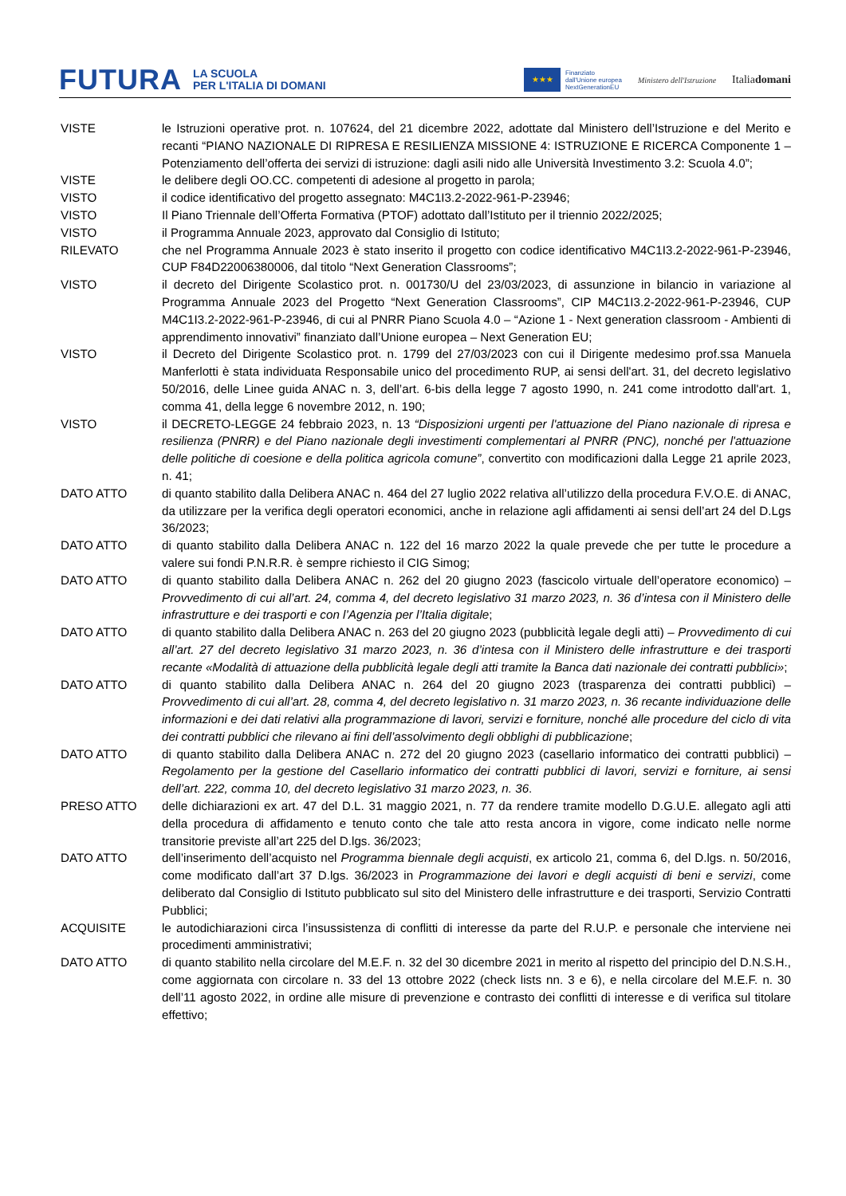FUTURA LA SCUOLA
PER L'ITALIA DI DOMANI
★★★
Finanziato
dall'Unione europea
NextGenerationEU
Ministero dell'Istruzione Italiadomani
VISTE le Istruzioni operative prot. n. 107624, del 21 dicembre 2022, adottate dal Ministero dell’Istruzione e del Merito e recanti “PIANO NAZIONALE DI RIPRESA E RESILIENZA MISSIONE 4: ISTRUZIONE E RICERCA Componente 1 – Potenziamento dell’offerta dei servizi di istruzione: dagli asili nido alle Università Investimento 3.2: Scuola 4.0”;
VISTE le delibere degli OO.CC. competenti di adesione al progetto in parola;
VISTO il codice identificativo del progetto assegnato: M4C1I3.2-2022-961-P-23946;
VISTO Il Piano Triennale dell’Offerta Formativa (PTOF) adottato dall’Istituto per il triennio 2022/2025;
VISTO il Programma Annuale 2023, approvato dal Consiglio di Istituto;
RILEVATO che nel Programma Annuale 2023 è stato inserito il progetto con codice identificativo M4C1I3.2-2022-961-P-23946, CUP F84D22006380006, dal titolo “Next Generation Classrooms”;
VISTO il decreto del Dirigente Scolastico prot. n. 001730/U del 23/03/2023, di assunzione in bilancio in variazione al Programma Annuale 2023 del Progetto “Next Generation Classrooms”, CIP M4C1I3.2-2022-961-P-23946, CUP M4C1I3.2-2022-961-P-23946, di cui al PNRR Piano Scuola 4.0 – “Azione 1 - Next generation classroom - Ambienti di apprendimento innovativi” finanziato dall’Unione europea – Next Generation EU;
VISTO il Decreto del Dirigente Scolastico prot. n. 1799 del 27/03/2023 con cui il Dirigente medesimo prof.ssa Manuela Manferlotti è stata individuata Responsabile unico del procedimento RUP, ai sensi dell'art. 31, del decreto legislativo 50/2016, delle Linee guida ANAC n. 3, dell’art. 6-bis della legge 7 agosto 1990, n. 241 come introdotto dall'art. 1, comma 41, della legge 6 novembre 2012, n. 190;
VISTO il DECRETO-LEGGE 24 febbraio 2023, n. 13 “Disposizioni urgenti per l'attuazione del Piano nazionale di ripresa e resilienza (PNRR) e del Piano nazionale degli investimenti complementari al PNRR (PNC), nonché per l'attuazione delle politiche di coesione e della politica agricola comune”, convertito con modificazioni dalla Legge 21 aprile 2023, n. 41;
DATO ATTO di quanto stabilito dalla Delibera ANAC n. 464 del 27 luglio 2022 relativa all’utilizzo della procedura F.V.O.E. di ANAC, da utilizzare per la verifica degli operatori economici, anche in relazione agli affidamenti ai sensi dell’art 24 del D.Lgs 36/2023;
DATO ATTO di quanto stabilito dalla Delibera ANAC n. 122 del 16 marzo 2022 la quale prevede che per tutte le procedure a valere sui fondi P.N.R.R. è sempre richiesto il CIG Simog;
DATO ATTO di quanto stabilito dalla Delibera ANAC n. 262 del 20 giugno 2023 (fascicolo virtuale dell’operatore economico) – Provvedimento di cui all’art. 24, comma 4, del decreto legislativo 31 marzo 2023, n. 36 d’intesa con il Ministero delle infrastrutture e dei trasporti e con l’Agenzia per l’Italia digitale;
DATO ATTO di quanto stabilito dalla Delibera ANAC n. 263 del 20 giugno 2023 (pubblicità legale degli atti) – Provvedimento di cui all’art. 27 del decreto legislativo 31 marzo 2023, n. 36 d’intesa con il Ministero delle infrastrutture e dei trasporti recante «Modalità di attuazione della pubblicità legale degli atti tramite la Banca dati nazionale dei contratti pubblici»;
DATO ATTO di quanto stabilito dalla Delibera ANAC n. 264 del 20 giugno 2023 (trasparenza dei contratti pubblici) – Provvedimento di cui all’art. 28, comma 4, del decreto legislativo n. 31 marzo 2023, n. 36 recante individuazione delle informazioni e dei dati relativi alla programmazione di lavori, servizi e forniture, nonché alle procedure del ciclo di vita dei contratti pubblici che rilevano ai fini dell’assolvimento degli obblighi di pubblicazione;
DATO ATTO di quanto stabilito dalla Delibera ANAC n. 272 del 20 giugno 2023 (casellario informatico dei contratti pubblici) – Regolamento per la gestione del Casellario informatico dei contratti pubblici di lavori, servizi e forniture, ai sensi dell’art. 222, comma 10, del decreto legislativo 31 marzo 2023, n. 36.
PRESO ATTO delle dichiarazioni ex art. 47 del D.L. 31 maggio 2021, n. 77 da rendere tramite modello D.G.U.E. allegato agli atti della procedura di affidamento e tenuto conto che tale atto resta ancora in vigore, come indicato nelle norme transitorie previste all’art 225 del D.lgs. 36/2023;
DATO ATTO dell’inserimento dell’acquisto nel Programma biennale degli acquisti, ex articolo 21, comma 6, del D.lgs. n. 50/2016, come modificato dall’art 37 D.lgs. 36/2023 in Programmazione dei lavori e degli acquisti di beni e servizi, come deliberato dal Consiglio di Istituto pubblicato sul sito del Ministero delle infrastrutture e dei trasporti, Servizio Contratti Pubblici;
ACQUISITE le autodichiarazioni circa l’insussistenza di conflitti di interesse da parte del R.U.P. e personale che interviene nei procedimenti amministrativi;
DATO ATTO di quanto stabilito nella circolare del M.E.F. n. 32 del 30 dicembre 2021 in merito al rispetto del principio del D.N.S.H., come aggiornata con circolare n. 33 del 13 ottobre 2022 (check lists nn. 3 e 6), e nella circolare del M.E.F. n. 30 dell’11 agosto 2022, in ordine alle misure di prevenzione e contrasto dei conflitti di interesse e di verifica sul titolare effettivo;